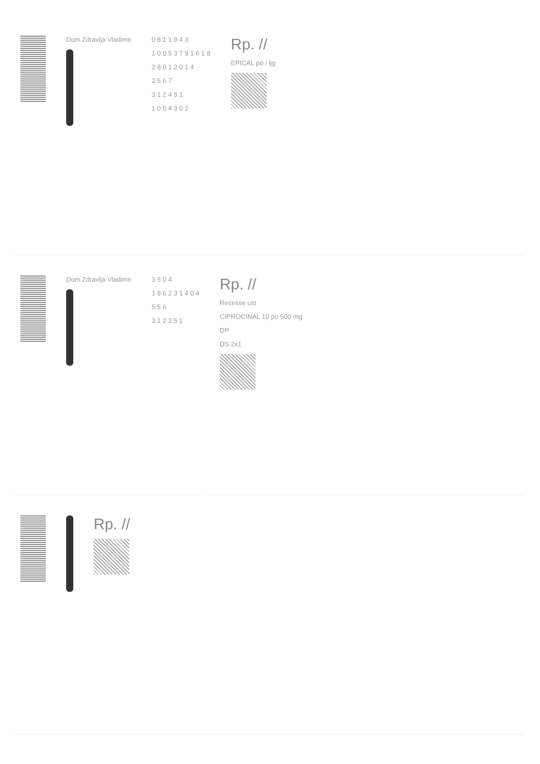Dom Zdravlja Vladimir 0 8 1 1 9 4 3
1 0 0 5 3 7 9 1 6 1 8
2 8 0 1 2 0 1 4
2 5 6 7
3 1 2 4 5 1
1 0 5 4 3 0 2
Rp. //
EPICAL po / ljg
Dom Zdravlja Vladimir 3 5 0 4
1 8 6 2 3 1 4 0 4
5 5 6
3 1 2 2 5 1
Rp. //
Recesse ust
CIPROCINAL 10 po 500 mg
DP
DS 2x1
Rp. //